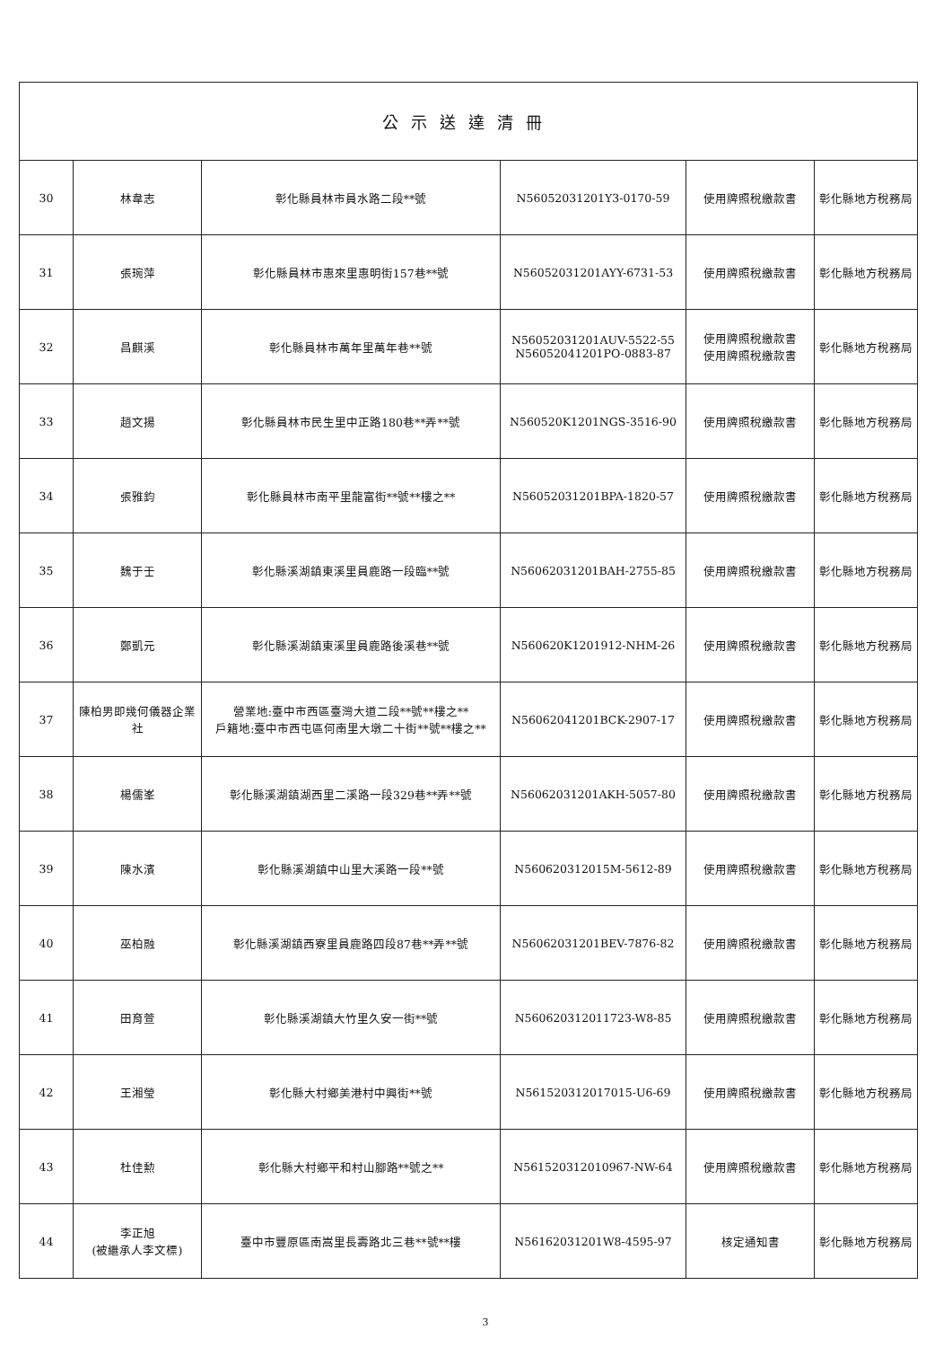| 公示送達清冊 | | | | | |
| --- | --- | --- | --- | --- | --- |
| 30 | 林韋志 | 彰化縣員林市員水路二段**號 | N56052031201Y3-0170-59 | 使用牌照稅繳款書 | 彰化縣地方稅務局 |
| 31 | 張琬萍 | 彰化縣員林市惠來里惠明街157巷**號 | N56052031201AYY-6731-53 | 使用牌照稅繳款書 | 彰化縣地方稅務局 |
| 32 | 昌麒溪 | 彰化縣員林市萬年里萬年巷**號 | N56052031201AUV-5522-55 N56052041201PO-0883-87 | 使用牌照稅繳款書 使用牌照稅繳款書 | 彰化縣地方稅務局 |
| 33 | 趙文揚 | 彰化縣員林市民生里中正路180巷**弄**號 | N560520K1201NGS-3516-90 | 使用牌照稅繳款書 | 彰化縣地方稅務局 |
| 34 | 張雅鈞 | 彰化縣員林市南平里龍富街**號**樓之** | N56052031201BPA-1820-57 | 使用牌照稅繳款書 | 彰化縣地方稅務局 |
| 35 | 魏于壬 | 彰化縣溪湖鎮東溪里員鹿路一段臨**號 | N56062031201BAH-2755-85 | 使用牌照稅繳款書 | 彰化縣地方稅務局 |
| 36 | 鄭凱元 | 彰化縣溪湖鎮東溪里員鹿路後溪巷**號 | N560620K1201912-NHM-26 | 使用牌照稅繳款書 | 彰化縣地方稅務局 |
| 37 | 陳柏男即幾何儀器企業社 | 營業地:臺中市西區臺灣大道二段**號**樓之** 戶籍地:臺中市西屯區何南里大墩二十街**號**樓之** | N56062041201BCK-2907-17 | 使用牌照稅繳款書 | 彰化縣地方稅務局 |
| 38 | 楊儒峯 | 彰化縣溪湖鎮湖西里二溪路一段329巷**弄**號 | N56062031201AKH-5057-80 | 使用牌照稅繳款書 | 彰化縣地方稅務局 |
| 39 | 陳水濱 | 彰化縣溪湖鎮中山里大溪路一段**號 | N560620312015M-5612-89 | 使用牌照稅繳款書 | 彰化縣地方稅務局 |
| 40 | 巫柏融 | 彰化縣溪湖鎮西寮里員鹿路四段87巷**弄**號 | N56062031201BEV-7876-82 | 使用牌照稅繳款書 | 彰化縣地方稅務局 |
| 41 | 田育萱 | 彰化縣溪湖鎮大竹里久安一街**號 | N560620312011723-W8-85 | 使用牌照稅繳款書 | 彰化縣地方稅務局 |
| 42 | 王湘瑩 | 彰化縣大村鄉美港村中興街**號 | N561520312017015-U6-69 | 使用牌照稅繳款書 | 彰化縣地方稅務局 |
| 43 | 杜佳勲 | 彰化縣大村鄉平和村山腳路**號之** | N561520312010967-NW-64 | 使用牌照稅繳款書 | 彰化縣地方稅務局 |
| 44 | 李正旭 (被繼承人李文標) | 臺中市豐原區南嵩里長壽路北三巷**號**樓 | N56162031201W8-4595-97 | 核定通知書 | 彰化縣地方稅務局 |
3